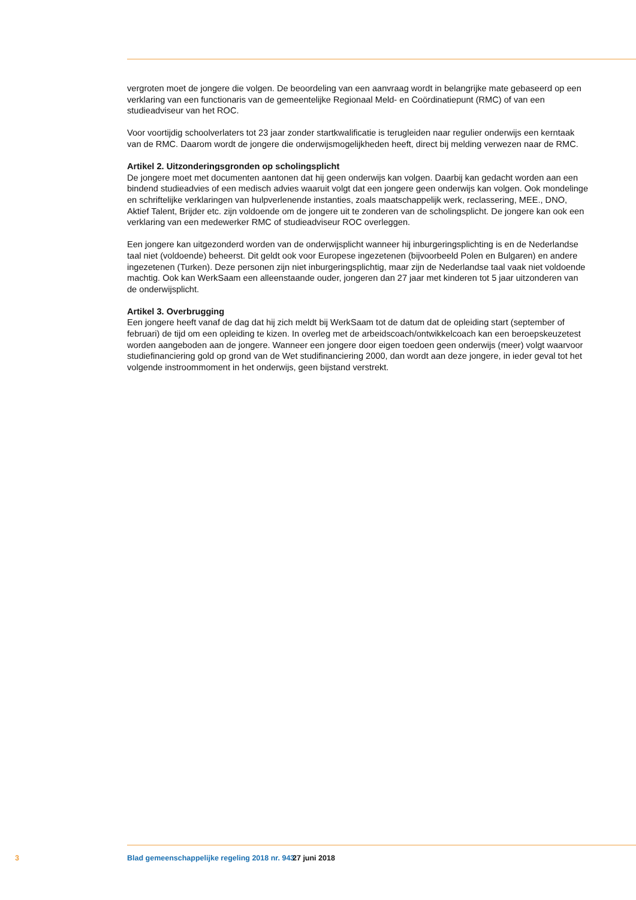vergroten moet de jongere die volgen. De beoordeling van een aanvraag wordt in belangrijke mate gebaseerd op een verklaring van een functionaris van de gemeentelijke Regionaal Meld- en Coördina­tiepunt (RMC) of van een studieadviseur van het ROC.
Voor voortijdig schoolverlaters tot 23 jaar zonder startkwalificatie is terugleiden naar regulier onderwijs een kerntaak van de RMC. Daarom wordt de jongere die onderwijsmogelijkheden heeft, direct bij melding verwezen naar de RMC.
Artikel 2. Uitzonderingsgronden op scholingsplicht
De jongere moet met documenten aantonen dat hij geen onderwijs kan volgen. Daarbij kan gedacht worden aan een bindend studieadvies of een medisch advies waaruit volgt dat een jongere geen on­derwijs kan volgen. Ook mondelinge en schriftelijke verklaringen van hulpverlenende instanties, zoals maatschappelijk werk, reclassering, MEE., DNO, Aktief Talent, Brijder etc. zijn voldoende om de jongere uit te zonderen van de scholingsplicht. De jongere kan ook een verklaring van een medewerker RMC of studieadviseur ROC overleggen.
Een jongere kan uitgezonderd worden van de onderwijsplicht wanneer hij inburgeringsplichting is en de Nederlandse taal niet (voldoende) beheerst. Dit geldt ook voor Europese ingezetenen (bijvoorbeeld Polen en Bulgaren) en andere ingezetenen (Turken). Deze personen zijn niet inburgeringsplichtig, maar zijn de Nederlandse taal vaak niet voldoende machtig. Ook kan WerkSaam een alleenstaande ouder, jongeren dan 27 jaar met kinderen tot 5 jaar uitzonderen van de onderwijsplicht.
Artikel 3. Overbrugging
Een jongere heeft vanaf de dag dat hij zich meldt bij WerkSaam tot de datum dat de opleiding start (september of februari) de tijd om een opleiding te kizen. In overleg met de arbeidscoach/ontwikkelcoach kan een beroepskeuzetest worden aangeboden aan de jongere. Wanneer een jongere door eigen toedoen geen onderwijs (meer) volgt waarvoor studiefinanciering gold op grond van de Wet studifinanciering 2000, dan wordt aan deze jongere, in ieder geval tot het volgende instroommoment in het onderwijs, geen bijstand verstrekt.
3 Blad gemeenschappelijke regeling 2018 nr. 943 27 juni 2018